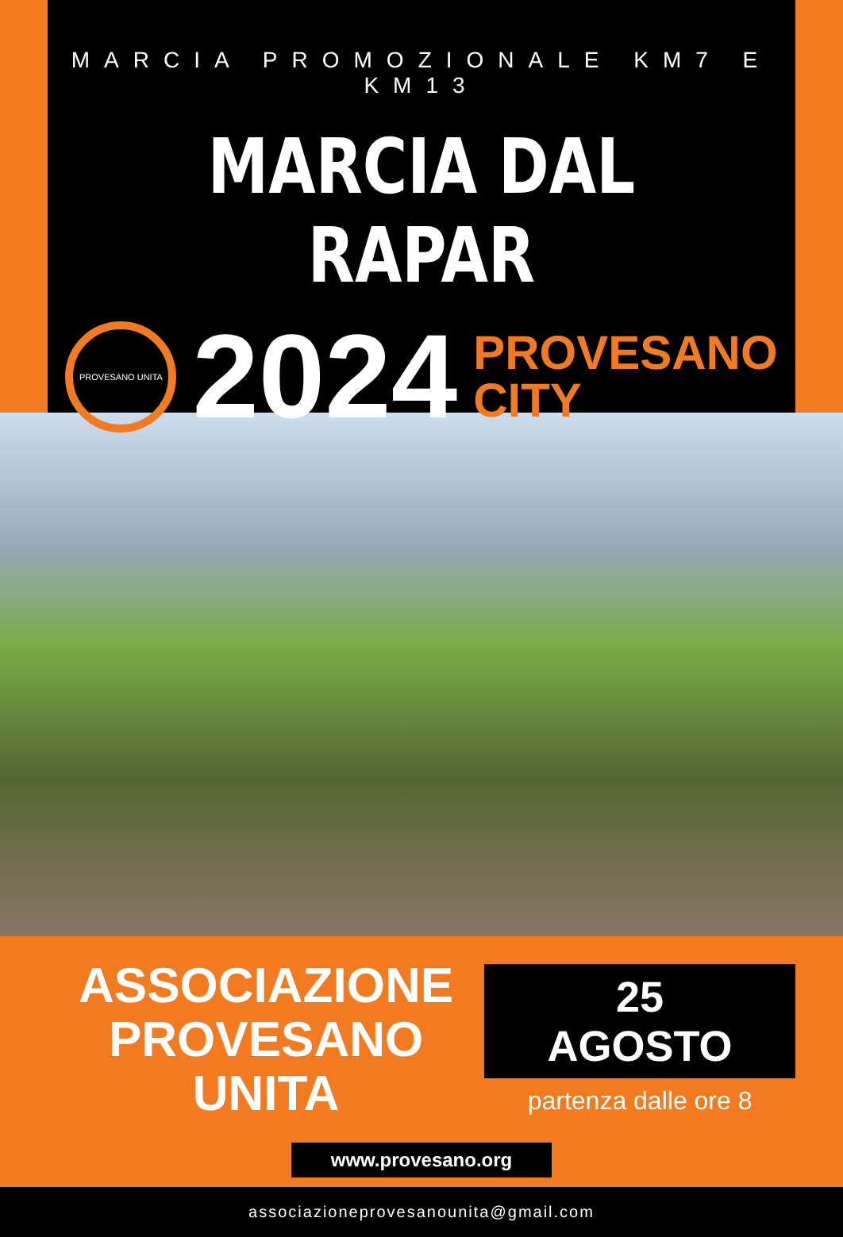MARCIA PROMOZIONALE KM7 E KM13
MARCIA DAL RAPAR
PROVESANO UNITA
2024
PROVESANO
CITY
ASSOCIAZIONE
PROVESANO UNITA
25 AGOSTO
partenza dalle ore 8
www.provesano.org
associazioneprovesanounita@gmail.com